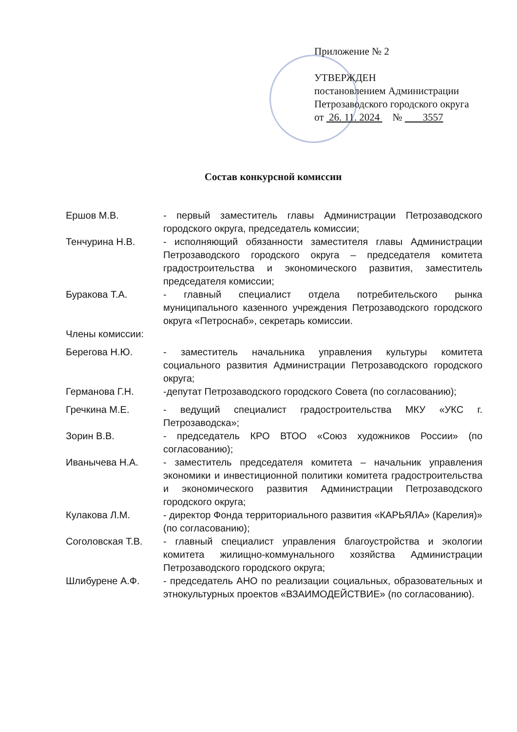Приложение № 2
УТВЕРЖДЕН
постановлением Администрации
Петрозаводского городского округа
от 26. 11. 2024 № 3557
Состав конкурсной комиссии
| Ершов М.В. | - первый заместитель главы Администрации Петрозаводского городского округа, председатель комиссии; |
| Тенчурина Н.В. | - исполняющий обязанности заместителя главы Администрации Петрозаводского городского округа – председателя комитета градостроительства и экономического развития, заместитель председателя комиссии; |
| Буракова Т.А. | - главный специалист отдела потребительского рынка муниципального казенного учреждения Петрозаводского городского округа «Петроснаб», секретарь комиссии. |
| Члены комиссии: | |
| Берегова Н.Ю. | - заместитель начальника управления культуры комитета социального развития Администрации Петрозаводского городского округа; |
| Германова Г.Н. | -депутат Петрозаводского городского Совета (по согласованию); |
| Гречкина М.Е. | - ведущий специалист градостроительства МКУ «УКС г. Петрозаводска»; |
| Зорин В.В. | - председатель КРО ВТОО «Союз художников России» (по согласованию); |
| Иванычева Н.А. | - заместитель председателя комитета – начальник управления экономики и инвестиционной политики комитета градостроительства и экономического развития Администрации Петрозаводского городского округа; |
| Кулакова Л.М. | - директор Фонда территориального развития «КАРЬЯЛА» (Карелия)» (по согласованию); |
| Соголовская Т.В. | - главный специалист управления благоустройства и экологии комитета жилищно-коммунального хозяйства Администрации Петрозаводского городского округа; |
| Шлибурене А.Ф. | - председатель АНО по реализации социальных, образовательных и этнокультурных проектов «ВЗАИМОДЕЙСТВИЕ» (по согласованию). |